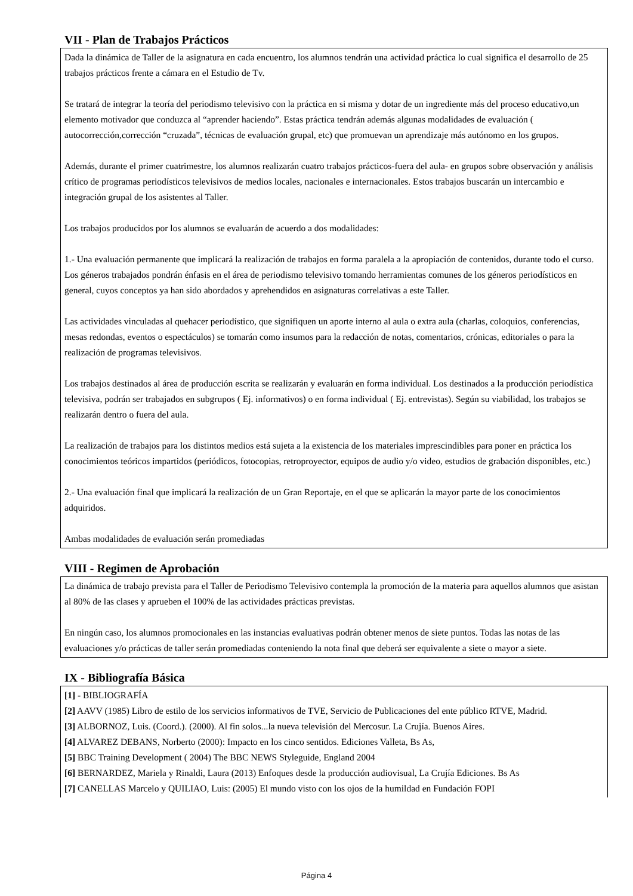VII - Plan de Trabajos Prácticos
Dada la dinámica de Taller de la asignatura en cada encuentro, los alumnos tendrán una actividad práctica lo cual significa el desarrollo de 25 trabajos prácticos frente a cámara en el Estudio de Tv.
Se tratará de integrar la teoría del periodismo televisivo con la práctica en si misma y dotar de un ingrediente más del proceso educativo,un elemento motivador que conduzca al “aprender haciendo”. Estas práctica tendrán además algunas modalidades de evaluación ( autocorrección,corrección “cruzada”, técnicas de evaluación grupal, etc) que promuevan un aprendizaje más autónomo en los grupos.
Además, durante el primer cuatrimestre, los alumnos realizarán cuatro trabajos prácticos-fuera del aula- en grupos sobre observación y análisis crítico de programas periodísticos televisivos de medios locales, nacionales e internacionales. Estos trabajos buscarán un intercambio e integración grupal de los asistentes al Taller.
Los trabajos producidos por los alumnos se evaluarán de acuerdo a dos modalidades:
1.- Una evaluación permanente que implicará la realización de trabajos en forma paralela a la apropiación de contenidos, durante todo el curso. Los géneros trabajados pondrán énfasis en el área de periodismo televisivo tomando herramientas comunes de los géneros periodísticos en general, cuyos conceptos ya han sido abordados y aprehendidos en asignaturas correlativas a este Taller.
Las actividades vinculadas al quehacer periodístico, que signifiquen un aporte interno al aula o extra aula (charlas, coloquios, conferencias, mesas redondas, eventos o espectáculos) se tomarán como insumos para la redacción de notas, comentarios, crónicas, editoriales o para la realización de programas televisivos.
Los trabajos destinados al área de producción escrita se realizarán y evaluarán en forma individual. Los destinados a la producción periodística televisiva, podrán ser trabajados en subgrupos ( Ej. informativos) o en forma individual ( Ej. entrevistas). Según su viabilidad, los trabajos se realizarán dentro o fuera del aula.
La realización de trabajos para los distintos medios está sujeta a la existencia de los materiales imprescindibles para poner en práctica los conocimientos teóricos impartidos (periódicos, fotocopias, retroproyector, equipos de audio y/o video, estudios de grabación disponibles, etc.)
2.- Una evaluación final que implicará la realización de un Gran Reportaje, en el que se aplicarán la mayor parte de los conocimientos adquiridos.
Ambas modalidades de evaluación serán promediadas
VIII - Regimen de Aprobación
La dinámica de trabajo prevista para el Taller de Periodismo Televisivo contempla la promoción de la materia para aquellos alumnos que asistan al 80% de las clases y aprueben el 100% de las actividades prácticas previstas.
En ningún caso, los alumnos promocionales en las instancias evaluativas podrán obtener menos de siete puntos. Todas las notas de las evaluaciones y/o prácticas de taller serán promediadas conteniendo la nota final que deberá ser equivalente a siete o mayor a siete.
IX - Bibliografía Básica
[1] - BIBLIOGRAFÍA
[2] AAVV (1985) Libro de estilo de los servicios informativos de TVE, Servicio de Publicaciones del ente público RTVE, Madrid.
[3] ALBORNOZ, Luis. (Coord.). (2000). Al fin solos...la nueva televisión del Mercosur. La Crujía. Buenos Aires.
[4] ALVAREZ DEBANS, Norberto (2000): Impacto en los cinco sentidos. Ediciones Valleta, Bs As,
[5] BBC Training Development ( 2004) The BBC NEWS Styleguide, England 2004
[6] BERNARDEZ, Mariela y Rinaldi, Laura (2013) Enfoques desde la producción audiovisual, La Crujía Ediciones. Bs As
[7] CANELLAS Marcelo y QUILIAO, Luis: (2005) El mundo visto con los ojos de la humildad en Fundación FOPI
Página 4